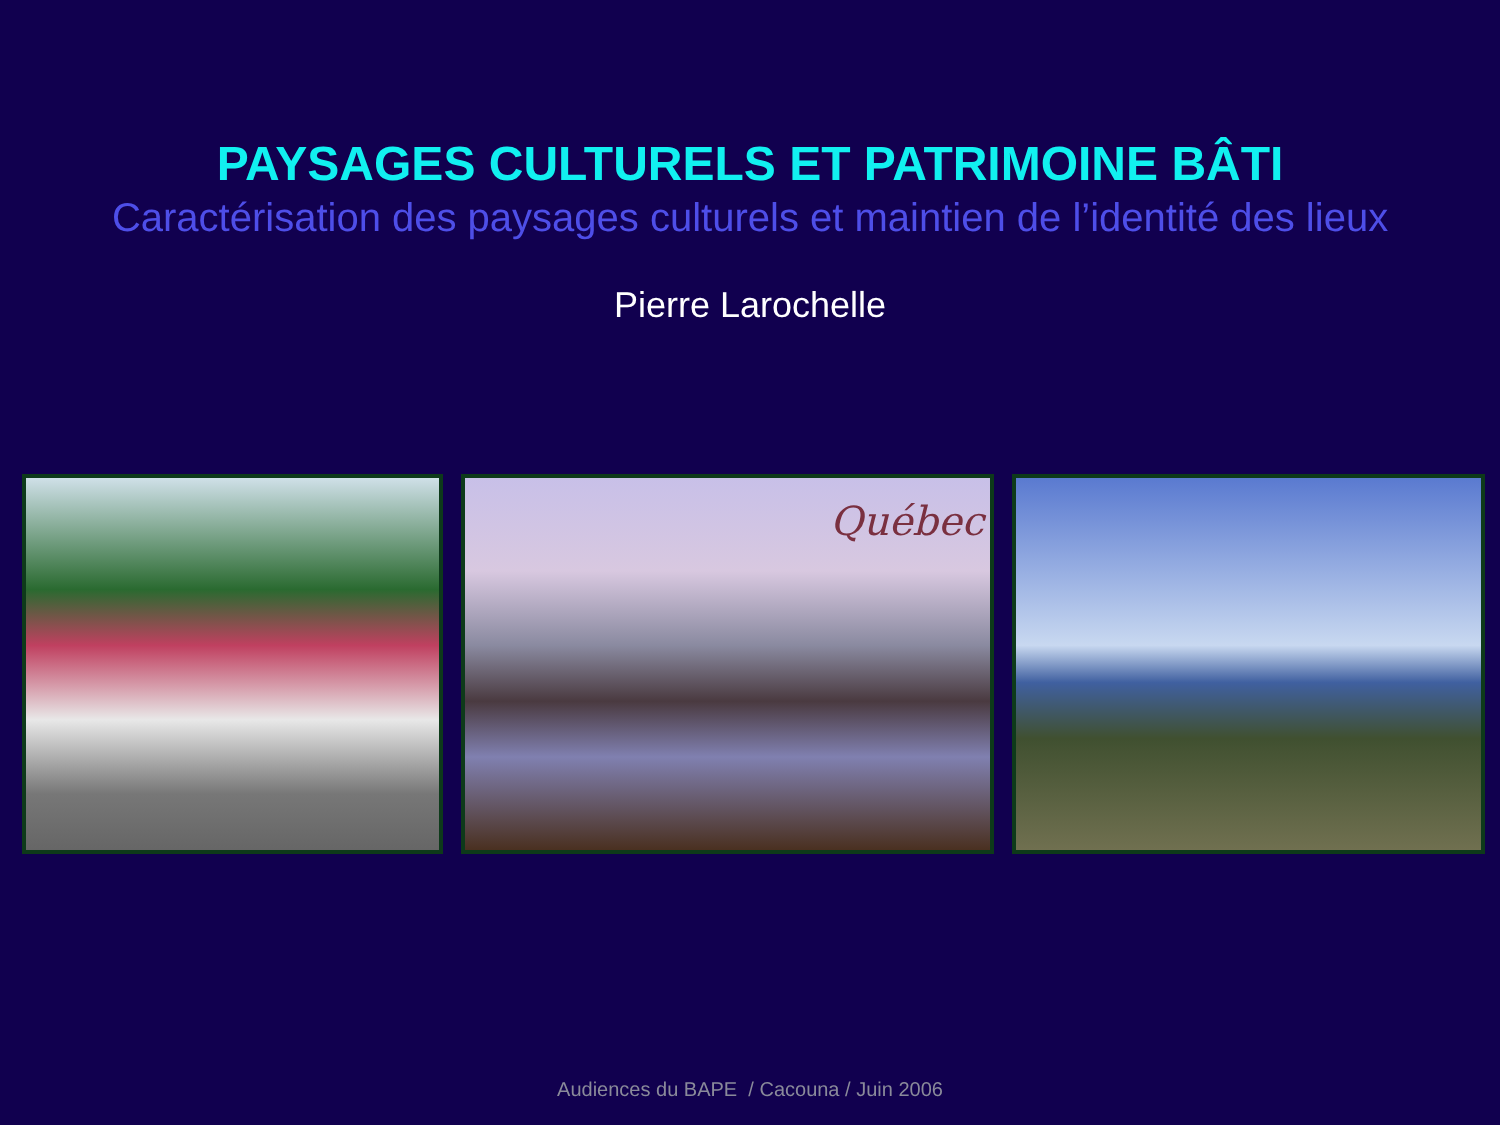PAYSAGES CULTURELS ET PATRIMOINE BÂTI
Caractérisation des paysages culturels et maintien de l’identité des lieux
Pierre Larochelle
Québec
Audiences du BAPE / Cacouna / Juin 2006